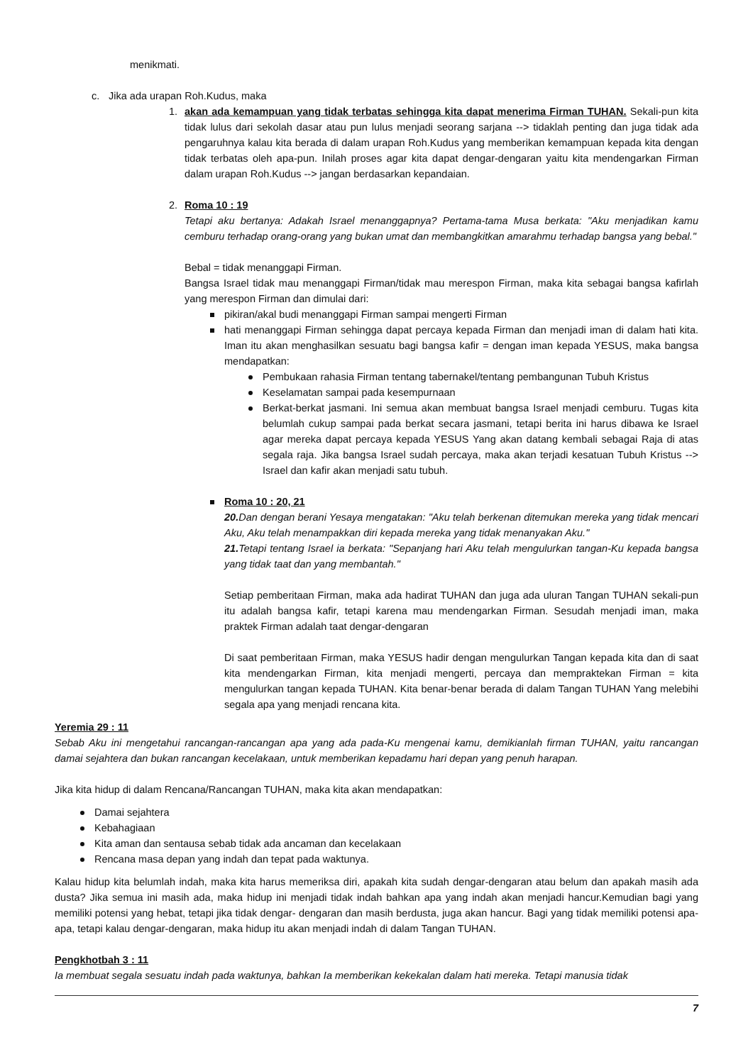menikmati.
c. Jika ada urapan Roh.Kudus, maka
1. akan ada kemampuan yang tidak terbatas sehingga kita dapat menerima Firman TUHAN. Sekali-pun kita tidak lulus dari sekolah dasar atau pun lulus menjadi seorang sarjana --> tidaklah penting dan juga tidak ada pengaruhnya kalau kita berada di dalam urapan Roh.Kudus yang memberikan kemampuan kepada kita dengan tidak terbatas oleh apa-pun. Inilah proses agar kita dapat dengar-dengaran yaitu kita mendengarkan Firman dalam urapan Roh.Kudus --> jangan berdasarkan kepandaian.
2. Roma 10 : 19
Tetapi aku bertanya: Adakah Israel menanggapnya? Pertama-tama Musa berkata: "Aku menjadikan kamu cemburu terhadap orang-orang yang bukan umat dan membangkitkan amarahmu terhadap bangsa yang bebal."
Bebal = tidak menanggapi Firman.
Bangsa Israel tidak mau menanggapi Firman/tidak mau merespon Firman, maka kita sebagai bangsa kafirlah yang merespon Firman dan dimulai dari:
pikiran/akal budi menanggapi Firman sampai mengerti Firman
hati menanggapi Firman sehingga dapat percaya kepada Firman dan menjadi iman di dalam hati kita. Iman itu akan menghasilkan sesuatu bagi bangsa kafir = dengan iman kepada YESUS, maka bangsa mendapatkan:
Pembukaan rahasia Firman tentang tabernakel/tentang pembangunan Tubuh Kristus
Keselamatan sampai pada kesempurnaan
Berkat-berkat jasmani. Ini semua akan membuat bangsa Israel menjadi cemburu. Tugas kita belumlah cukup sampai pada berkat secara jasmani, tetapi berita ini harus dibawa ke Israel agar mereka dapat percaya kepada YESUS Yang akan datang kembali sebagai Raja di atas segala raja. Jika bangsa Israel sudah percaya, maka akan terjadi kesatuan Tubuh Kristus --> Israel dan kafir akan menjadi satu tubuh.
Roma 10 : 20, 21
20. Dan dengan berani Yesaya mengatakan: "Aku telah berkenan ditemukan mereka yang tidak mencari Aku, Aku telah menampakkan diri kepada mereka yang tidak menanyakan Aku."
21. Tetapi tentang Israel ia berkata: "Sepanjang hari Aku telah mengulurkan tangan-Ku kepada bangsa yang tidak taat dan yang membantah."
Setiap pemberitaan Firman, maka ada hadirat TUHAN dan juga ada uluran Tangan TUHAN sekali-pun itu adalah bangsa kafir, tetapi karena mau mendengarkan Firman. Sesudah menjadi iman, maka praktek Firman adalah taat dengar-dengaran
Di saat pemberitaan Firman, maka YESUS hadir dengan mengulurkan Tangan kepada kita dan di saat kita mendengarkan Firman, kita menjadi mengerti, percaya dan mempraktekan Firman = kita mengulurkan tangan kepada TUHAN. Kita benar-benar berada di dalam Tangan TUHAN Yang melebihi segala apa yang menjadi rencana kita.
Yeremia 29 : 11
Sebab Aku ini mengetahui rancangan-rancangan apa yang ada pada-Ku mengenai kamu, demikianlah firman TUHAN, yaitu rancangan damai sejahtera dan bukan rancangan kecelakaan, untuk memberikan kepadamu hari depan yang penuh harapan.
Jika kita hidup di dalam Rencana/Rancangan TUHAN, maka kita akan mendapatkan:
Damai sejahtera
Kebahagiaan
Kita aman dan sentausa sebab tidak ada ancaman dan kecelakaan
Rencana masa depan yang indah dan tepat pada waktunya.
Kalau hidup kita belumlah indah, maka kita harus memeriksa diri, apakah kita sudah dengar-dengaran atau belum dan apakah masih ada dusta? Jika semua ini masih ada, maka hidup ini menjadi tidak indah bahkan apa yang indah akan menjadi hancur.Kemudian bagi yang memiliki potensi yang hebat, tetapi jika tidak dengar- dengaran dan masih berdusta, juga akan hancur. Bagi yang tidak memiliki potensi apa-apa, tetapi kalau dengar-dengaran, maka hidup itu akan menjadi indah di dalam Tangan TUHAN.
Pengkhotbah 3 : 11
Ia membuat segala sesuatu indah pada waktunya, bahkan Ia memberikan kekekalan dalam hati mereka. Tetapi manusia tidak
7